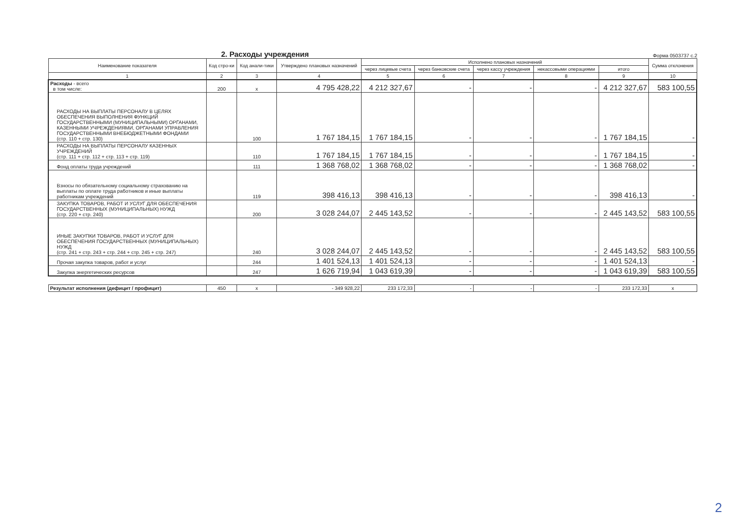2. Расходы учреждения
Форма 0503737 с.2
| Наименование показателя | Код стро-ки | Код анали-тики | Утверждено плановых назначений | Исполнено плановых назначений | | | | | Сумма отклонения |
| --- | --- | --- | --- | --- | --- | --- | --- | --- | --- |
| | | | | через лицевые счета | через банковские счета | через кассу учреждения | некассовыми операциями | итого | |
| 1 | 2 | 3 | 4 | 5 | 6 | 7 | 8 | 9 | 10 |
| Расходы - всего в том числе: | 200 | x | 4 795 428,22 | 4 212 327,67 | - | - | - | 4 212 327,67 | 583 100,55 |
| РАСХОДЫ НА ВЫПЛАТЫ ПЕРСОНАЛУ В ЦЕЛЯХ ОБЕСПЕЧЕНИЯ ВЫПОЛНЕНИЯ ФУНКЦИЙ ГОСУДАРСТВЕННЫМИ (МУНИЦИПАЛЬНЫМИ) ОРГАНАМИ, КАЗЕННЫМИ УЧРЕЖДЕНИЯМИ, ОРГАНАМИ УПРАВЛЕНИЯ ГОСУДАРСТВЕННЫМИ ВНЕБЮДЖЕТНЫМИ ФОНДАМИ (стр. 110 + стр. 130) | | 100 | 1 767 184,15 | 1 767 184,15 | - | - | - | 1 767 184,15 | - |
| РАСХОДЫ НА ВЫПЛАТЫ ПЕРСОНАЛУ КАЗЕННЫХ УЧРЕЖДЕНИЙ (стр. 111 + стр. 112 + стр. 113 + стр. 119) | | 110 | 1 767 184,15 | 1 767 184,15 | - | - | - | 1 767 184,15 | - |
| Фонд оплаты труда учреждений | | 111 | 1 368 768,02 | 1 368 768,02 | - | - | - | 1 368 768,02 | - |
| Взносы по обязательному социальному страхованию на выплаты по оплате труда работников и иные выплаты работникам учреждений | | 119 | 398 416,13 | 398 416,13 | - | - | - | 398 416,13 | - |
| ЗАКУПКА ТОВАРОВ, РАБОТ И УСЛУГ ДЛЯ ОБЕСПЕЧЕНИЯ ГОСУДАРСТВЕННЫХ (МУНИЦИПАЛЬНЫХ) НУЖД (стр. 220 + стр. 240) | | 200 | 3 028 244,07 | 2 445 143,52 | - | - | - | 2 445 143,52 | 583 100,55 |
| ИНЫЕ ЗАКУПКИ ТОВАРОВ, РАБОТ И УСЛУГ ДЛЯ ОБЕСПЕЧЕНИЯ ГОСУДАРСТВЕННЫХ (МУНИЦИПАЛЬНЫХ) НУЖД (стр. 241 + стр. 243 + стр. 244 + стр. 245 + стр. 247) | | 240 | 3 028 244,07 | 2 445 143,52 | - | - | - | 2 445 143,52 | 583 100,55 |
| Прочая закупка товаров, работ и услуг | | 244 | 1 401 524,13 | 1 401 524,13 | - | - | - | 1 401 524,13 | - |
| Закупка энергетических ресурсов | | 247 | 1 626 719,94 | 1 043 619,39 | - | - | - | 1 043 619,39 | 583 100,55 |
| Результат исполнения (дефицит / профицит) | 450 | x | - 349 928,22 | 233 172,33 | - | - | - | 233 172,33 | x |
2